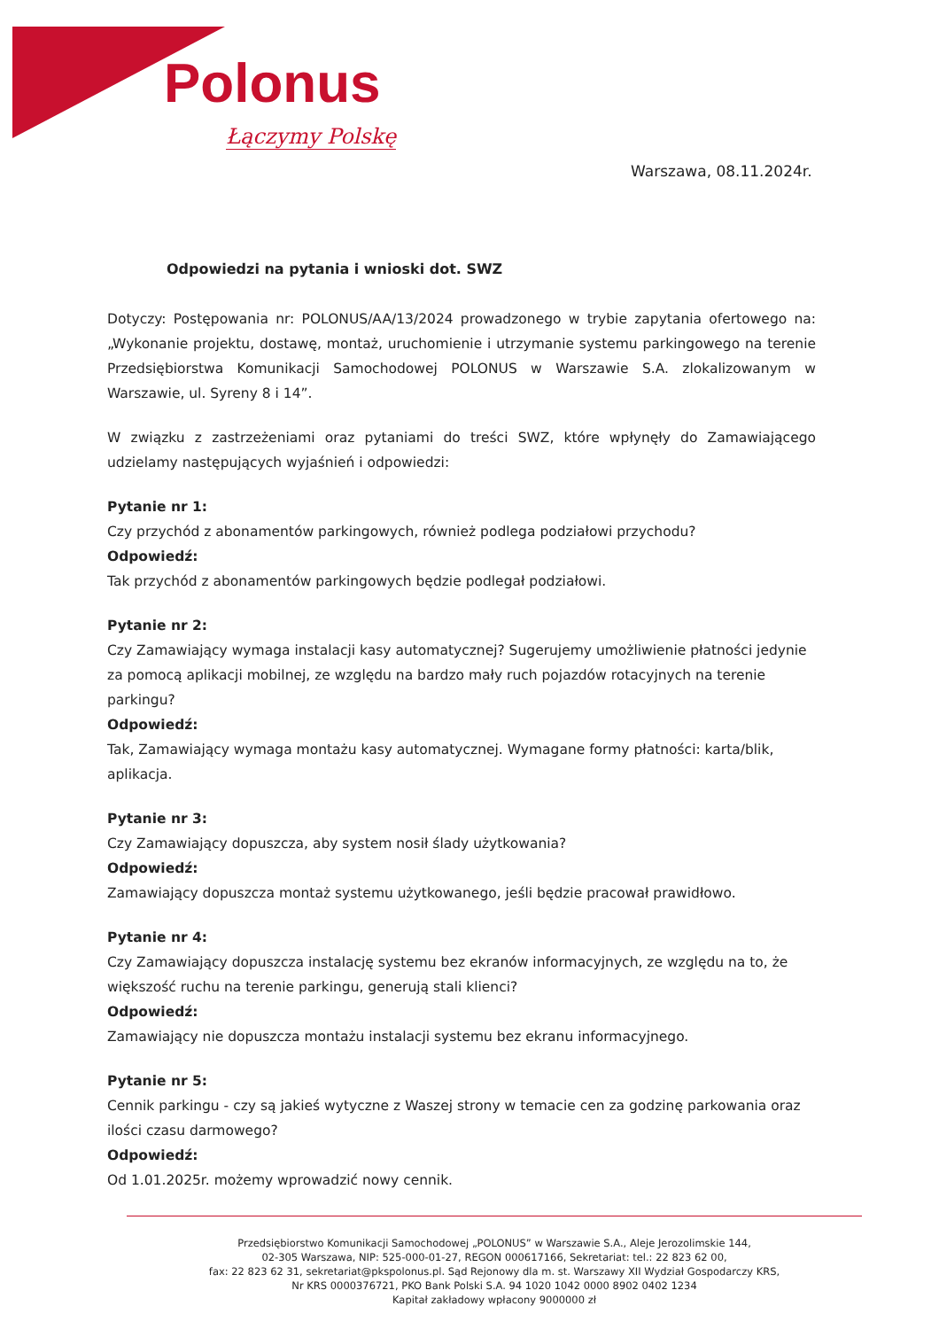Polonus
Łączymy Polskę
Warszawa, 08.11.2024r.
Odpowiedzi na pytania i wnioski dot. SWZ
Dotyczy: Postępowania nr: POLONUS/AA/13/2024 prowadzonego w trybie zapytania ofertowego na: „Wykonanie projektu, dostawę, montaż, uruchomienie i utrzymanie systemu parkingowego na terenie Przedsiębiorstwa Komunikacji Samochodowej POLONUS w Warszawie S.A. zlokalizowanym w Warszawie, ul. Syreny 8 i 14”.
W związku z zastrzeżeniami oraz pytaniami do treści SWZ, które wpłynęły do Zamawiającego udzielamy następujących wyjaśnień i odpowiedzi:
Pytanie nr 1:
Czy przychód z abonamentów parkingowych, również podlega podziałowi przychodu?
Odpowiedź:
Tak przychód z abonamentów parkingowych będzie podlegał podziałowi.
Pytanie nr 2:
Czy Zamawiający wymaga instalacji kasy automatycznej? Sugerujemy umożliwienie płatności jedynie za pomocą aplikacji mobilnej, ze względu na bardzo mały ruch pojazdów rotacyjnych na terenie parkingu?
Odpowiedź:
Tak, Zamawiający wymaga montażu kasy automatycznej. Wymagane formy płatności: karta/blik, aplikacja.
Pytanie nr 3:
Czy Zamawiający dopuszcza, aby system nosił ślady użytkowania?
Odpowiedź:
Zamawiający dopuszcza montaż systemu użytkowanego, jeśli będzie pracował prawidłowo.
Pytanie nr 4:
Czy Zamawiający dopuszcza instalację systemu bez ekranów informacyjnych, ze względu na to, że większość ruchu na terenie parkingu, generują stali klienci?
Odpowiedź:
Zamawiający nie dopuszcza montażu instalacji systemu bez ekranu informacyjnego.
Pytanie nr 5:
Cennik parkingu - czy są jakieś wytyczne z Waszej strony w temacie cen za godzinę parkowania oraz ilości czasu darmowego?
Odpowiedź:
Od 1.01.2025r. możemy wprowadzić nowy cennik.
Przedsiębiorstwo Komunikacji Samochodowej „POLONUS” w Warszawie S.A., Aleje Jerozolimskie 144,
02-305 Warszawa, NIP: 525-000-01-27, REGON 000617166, Sekretariat: tel.: 22 823 62 00,
fax: 22 823 62 31, sekretariat@pkspolonus.pl. Sąd Rejonowy dla m. st. Warszawy XII Wydział Gospodarczy KRS,
Nr KRS 0000376721, PKO Bank Polski S.A. 94 1020 1042 0000 8902 0402 1234
Kapitał zakładowy wpłacony 9000000 zł